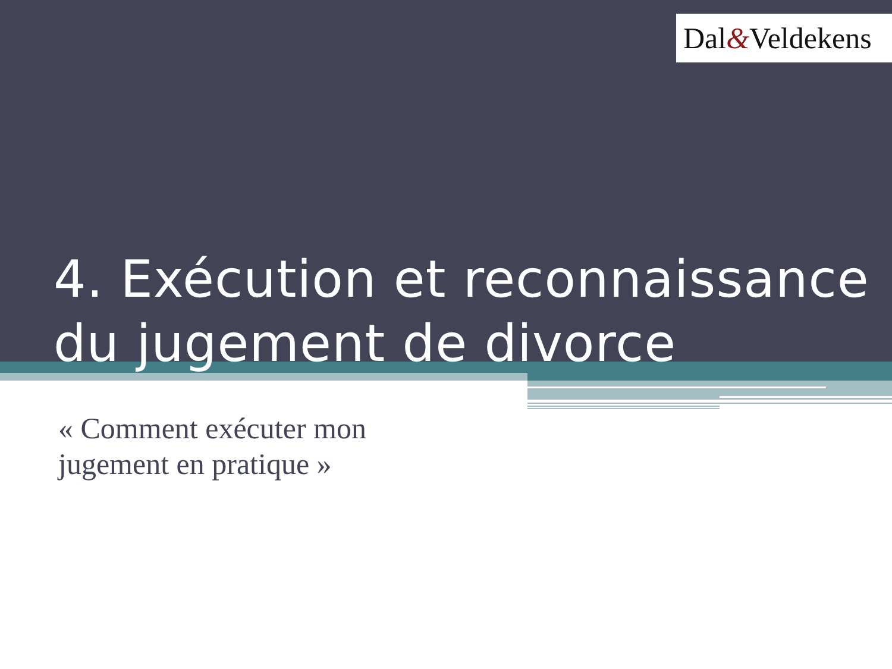Dal&Veldekens
4. Exécution et reconnaissance du jugement de divorce
« Comment exécuter mon
jugement en pratique »